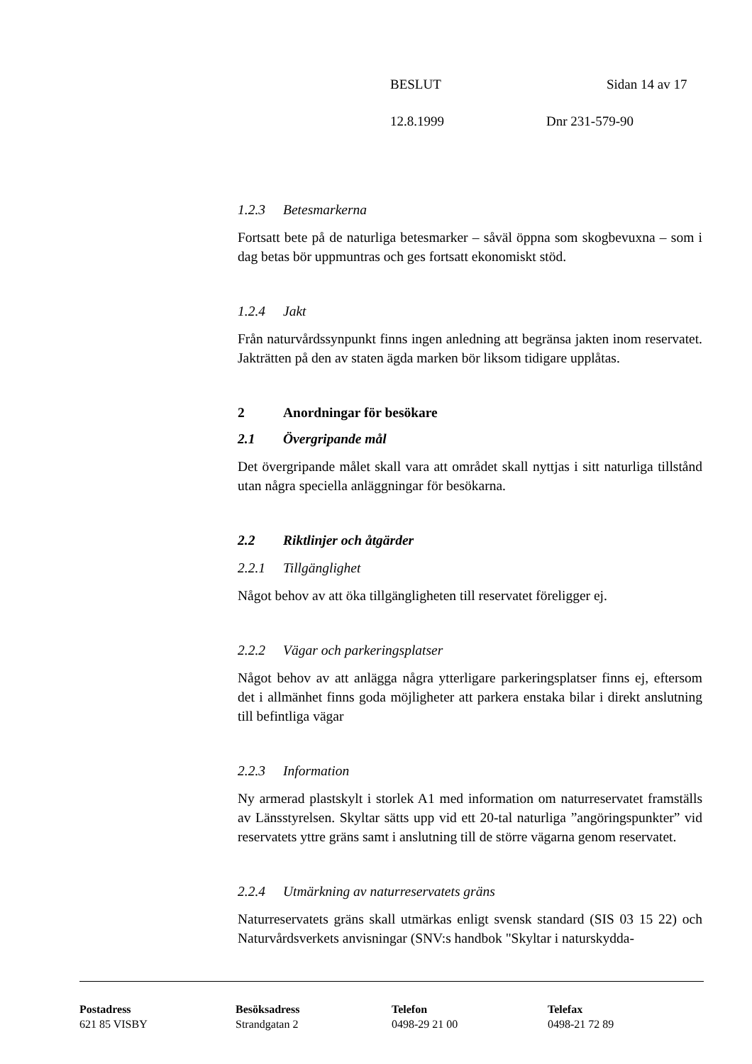BESLUT Sidan 14 av 17
12.8.1999 Dnr 231-579-90
1.2.3 Betesmarkerna
Fortsatt bete på de naturliga betesmarker – såväl öppna som skogbevuxna – som i dag betas bör uppmuntras och ges fortsatt ekonomiskt stöd.
1.2.4 Jakt
Från naturvårdssynpunkt finns ingen anledning att begränsa jakten inom reservatet. Jakträtten på den av staten ägda marken bör liksom tidigare upplåtas.
2 Anordningar för besökare
2.1 Övergripande mål
Det övergripande målet skall vara att området skall nyttjas i sitt naturliga tillstånd utan några speciella anläggningar för besökarna.
2.2 Riktlinjer och åtgärder
2.2.1 Tillgänglighet
Något behov av att öka tillgängligheten till reservatet föreligger ej.
2.2.2 Vägar och parkeringsplatser
Något behov av att anlägga några ytterligare parkeringsplatser finns ej, eftersom det i allmänhet finns goda möjligheter att parkera enstaka bilar i direkt anslutning till befintliga vägar
2.2.3 Information
Ny armerad plastskylt i storlek A1 med information om naturreservatet framställs av Länsstyrelsen. Skyltar sätts upp vid ett 20-tal naturliga ”angöringspunkter” vid reservatets yttre gräns samt i anslutning till de större vägarna genom reservatet.
2.2.4 Utmärkning av naturreservatets gräns
Naturreservatets gräns skall utmärkas enligt svensk standard (SIS 03 15 22) och Naturvårdsverkets anvisningar (SNV:s handbok "Skyltar i naturskydda-
Postadress
621 85 VISBY
Besöksadress
Strandgatan 2
Telefon
0498-29 21 00
Telefax
0498-21 72 89